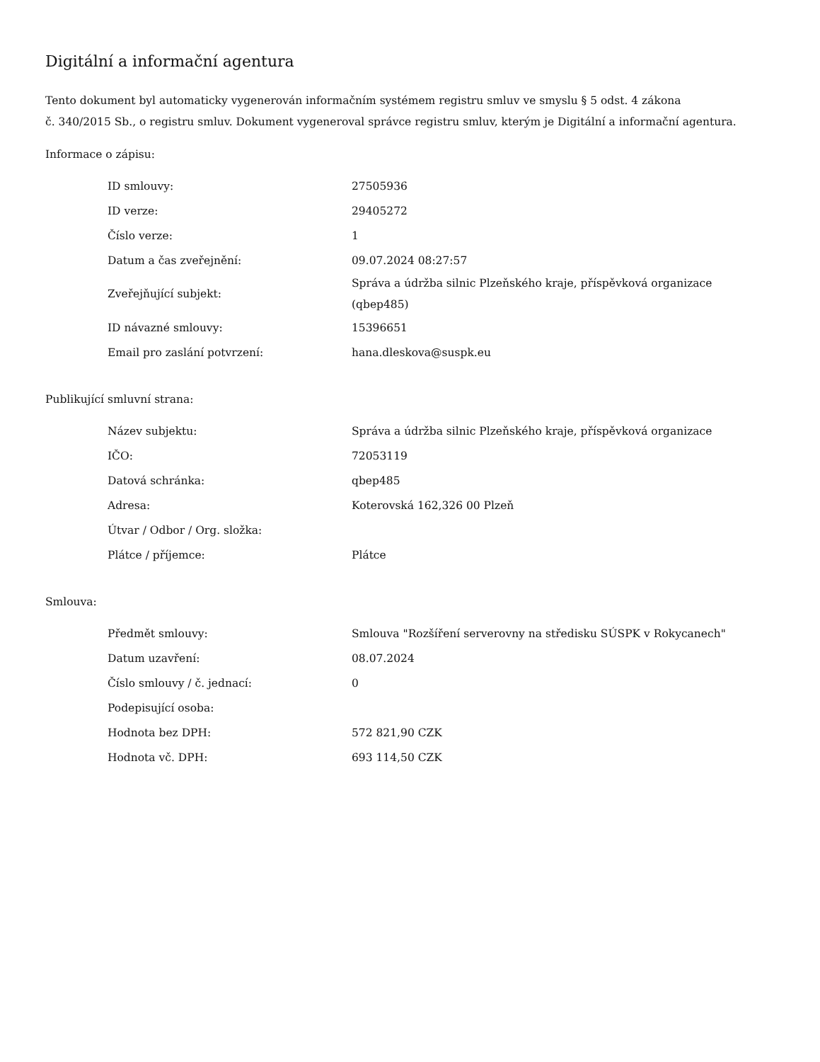Digitální a informační agentura
Tento dokument byl automaticky vygenerován informačním systémem registru smluv ve smyslu § 5 odst. 4 zákona
č. 340/2015 Sb., o registru smluv. Dokument vygeneroval správce registru smluv, kterým je Digitální a informační agentura.
Informace o zápisu:
| ID smlouvy: | 27505936 |
| ID verze: | 29405272 |
| Číslo verze: | 1 |
| Datum a čas zveřejnění: | 09.07.2024 08:27:57 |
| Zveřejňující subjekt: | Správa a údržba silnic Plzeňského kraje, příspěvková organizace (qbep485) |
| ID návazné smlouvy: | 15396651 |
| Email pro zaslání potvrzení: | hana.dleskova@suspk.eu |
Publikující smluvní strana:
| Název subjektu: | Správa a údržba silnic Plzeňského kraje, příspěvková organizace |
| IČO: | 72053119 |
| Datová schránka: | qbep485 |
| Adresa: | Koterovská 162,326 00 Plzeň |
| Útvar / Odbor / Org. složka: | |
| Plátce / příjemce: | Plátce |
Smlouva:
| Předmět smlouvy: | Smlouva "Rozšíření serverovny na středisku SÚSPK v Rokycanech" |
| Datum uzavření: | 08.07.2024 |
| Číslo smlouvy / č. jednací: | 0 |
| Podepisující osoba: | |
| Hodnota bez DPH: | 572 821,90 CZK |
| Hodnota vč. DPH: | 693 114,50 CZK |